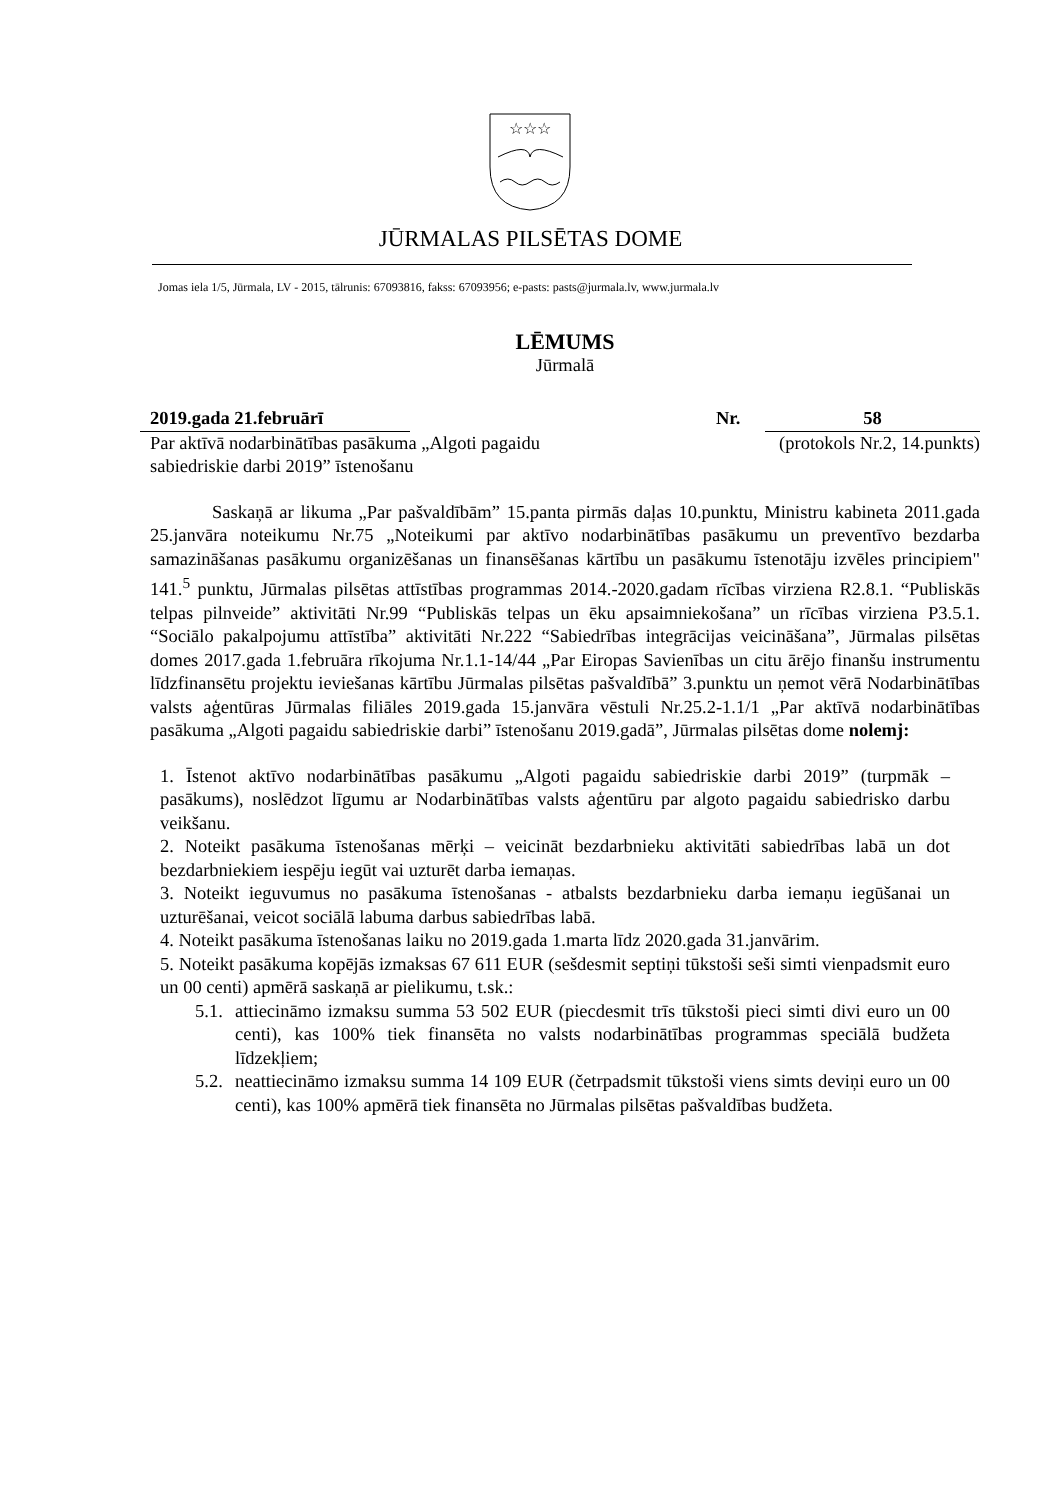☆☆☆
JŪRMALAS PILSĒTAS DOME
Jomas iela 1/5, Jūrmala, LV - 2015, tālrunis: 67093816, fakss: 67093956; e-pasts: pasts@jurmala.lv, www.jurmala.lv
LĒMUMS
Jūrmalā
2019.gada 21.februārī Nr. 58
Par aktīvā nodarbinātības pasākuma „Algoti pagaidu sabiedriskie darbi 2019” īstenošanu (protokols Nr.2, 14.punkts)
Saskaņā ar likuma „Par pašvaldībām” 15.panta pirmās daļas 10.punktu, Ministru kabineta 2011.gada 25.janvāra noteikumu Nr.75 „Noteikumi par aktīvo nodarbinātības pasākumu un preventīvo bezdarba samazināšanas pasākumu organizēšanas un finansēšanas kārtību un pasākumu īstenotāju izvēles principiem" 141.<sup>5</sup> punktu, Jūrmalas pilsētas attīstības programmas 2014.-2020.gadam rīcības virziena R2.8.1. “Publiskās telpas pilnveide” aktivitāti Nr.99 “Publiskās telpas un ēku apsaimniekošana” un rīcības virziena P3.5.1. “Sociālo pakalpojumu attīstība” aktivitāti Nr.222 “Sabiedrības integrācijas veicināšana”, Jūrmalas pilsētas domes 2017.gada 1.februāra rīkojuma Nr.1.1-14/44 „Par Eiropas Savienības un citu ārējo finanšu instrumentu līdzfinansētu projektu ieviešanas kārtību Jūrmalas pilsētas pašvaldībā” 3.punktu un ņemot vērā Nodarbinātības valsts aģentūras Jūrmalas filiāles 2019.gada 15.janvāra vēstuli Nr.25.2-1.1/1 „Par aktīvā nodarbinātības pasākuma „Algoti pagaidu sabiedriskie darbi” īstenošanu 2019.gadā”, Jūrmalas pilsētas dome nolemj:
1. Īstenot aktīvo nodarbinātības pasākumu „Algoti pagaidu sabiedriskie darbi 2019” (turpmāk – pasākums), noslēdzot līgumu ar Nodarbinātības valsts aģentūru par algoto pagaidu sabiedrisko darbu veikšanu.
2. Noteikt pasākuma īstenošanas mērķi – veicināt bezdarbnieku aktivitāti sabiedrības labā un dot bezdarbniekiem iespēju iegūt vai uzturēt darba iemaņas.
3. Noteikt ieguvumus no pasākuma īstenošanas - atbalsts bezdarbnieku darba iemaņu iegūšanai un uzturēšanai, veicot sociālā labuma darbus sabiedrības labā.
4. Noteikt pasākuma īstenošanas laiku no 2019.gada 1.marta līdz 2020.gada 31.janvārim.
5. Noteikt pasākuma kopējās izmaksas 67 611 EUR (sešdesmit septiņi tūkstoši seši simti vienpadsmit euro un 00 centi) apmērā saskaņā ar pielikumu, t.sk.:
5.1. attiecināmo izmaksu summa 53 502 EUR (piecdesmit trīs tūkstoši pieci simti divi euro un 00 centi), kas 100% tiek finansēta no valsts nodarbinātības programmas speciālā budžeta līdzekļiem;
5.2. neattiecināmo izmaksu summa 14 109 EUR (četrpadsmit tūkstoši viens simts deviņi euro un 00 centi), kas 100% apmērā tiek finansēta no Jūrmalas pilsētas pašvaldības budžeta.